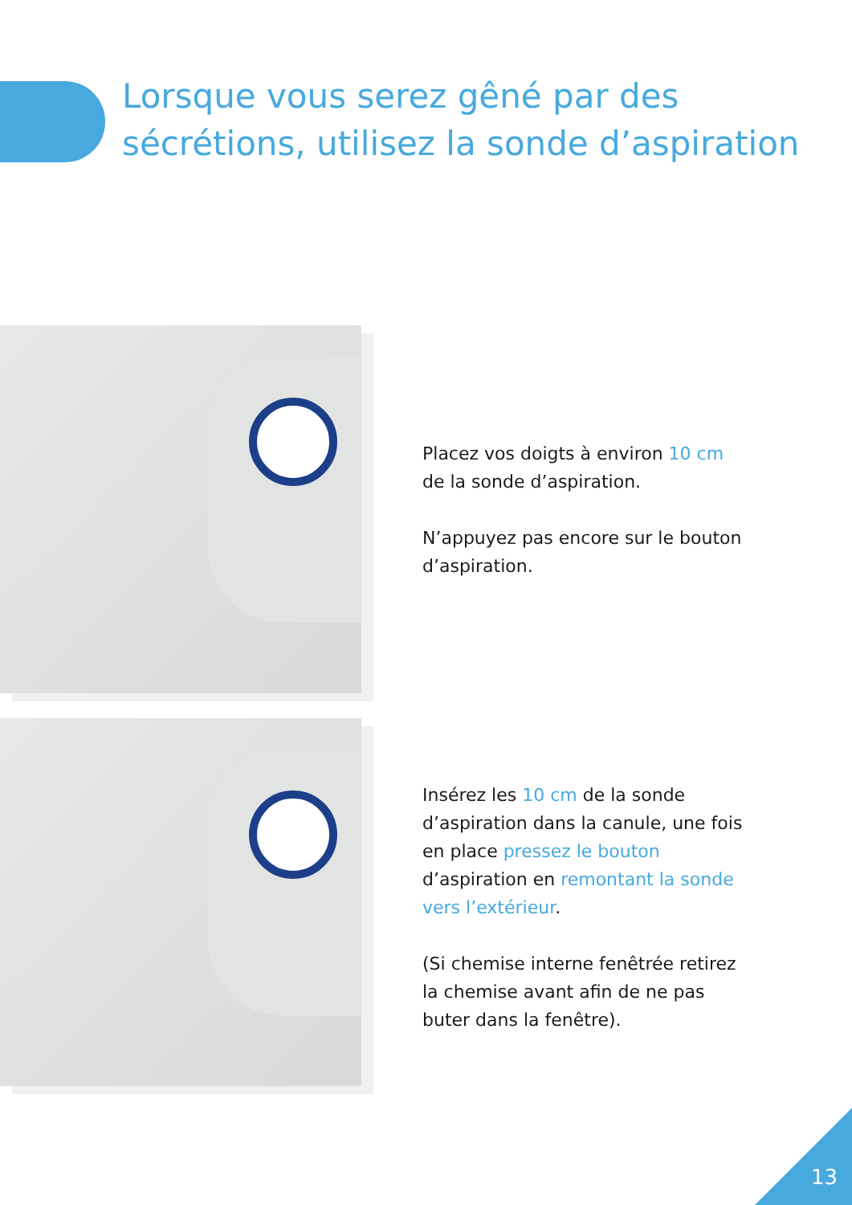Lorsque vous serez gêné par des sécrétions, utilisez la sonde d’aspiration
Placez vos doigts à environ 10 cm de la sonde d’aspiration.
N’appuyez pas encore sur le bouton d’aspiration.
Insérez les 10 cm de la sonde d’aspiration dans la canule, une fois en place pressez le bouton d’aspiration en remontant la sonde vers l’extérieur.
(Si chemise interne fenêtrée retirez la chemise avant afin de ne pas buter dans la fenêtre).
13